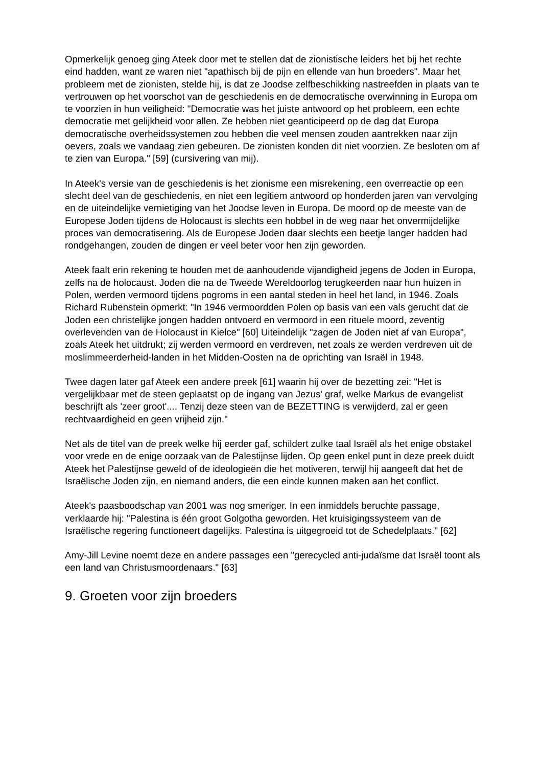Opmerkelijk genoeg ging Ateek door met te stellen dat de zionistische leiders het bij het rechte eind hadden, want ze waren niet "apathisch bij de pijn en ellende van hun broeders". Maar het probleem met de zionisten, stelde hij, is dat ze Joodse zelfbeschikking nastreefden in plaats van te vertrouwen op het voorschot van de geschiedenis en de democratische overwinning in Europa om te voorzien in hun veiligheid: "Democratie was het juiste antwoord op het probleem, een echte democratie met gelijkheid voor allen. Ze hebben niet geanticipeerd op de dag dat Europa democratische overheidssystemen zou hebben die veel mensen zouden aantrekken naar zijn oevers, zoals we vandaag zien gebeuren. De zionisten konden dit niet voorzien. Ze besloten om af te zien van Europa." [59] (cursivering van mij).
In Ateek's versie van de geschiedenis is het zionisme een misrekening, een overreactie op een slecht deel van de geschiedenis, en niet een legitiem antwoord op honderden jaren van vervolging en de uiteindelijke vernietiging van het Joodse leven in Europa. De moord op de meeste van de Europese Joden tijdens de Holocaust is slechts een hobbel in de weg naar het onvermijdelijke proces van democratisering. Als de Europese Joden daar slechts een beetje langer hadden had rondgehangen, zouden de dingen er veel beter voor hen zijn geworden.
Ateek faalt erin rekening te houden met de aanhoudende vijandigheid jegens de Joden in Europa, zelfs na de holocaust. Joden die na de Tweede Wereldoorlog terugkeerden naar hun huizen in Polen, werden vermoord tijdens pogroms in een aantal steden in heel het land, in 1946. Zoals Richard Rubenstein opmerkt: "In 1946 vermoordden Polen op basis van een vals gerucht dat de Joden een christelijke jongen hadden ontvoerd en vermoord in een rituele moord, zeventig overlevenden van de Holocaust in Kielce" [60] Uiteindelijk "zagen de Joden niet af van Europa", zoals Ateek het uitdrukt; zij werden vermoord en verdreven, net zoals ze werden verdreven uit de moslimmeerderheid-landen in het Midden-Oosten na de oprichting van Israël in 1948.
Twee dagen later gaf Ateek een andere preek [61] waarin hij over de bezetting zei: "Het is vergelijkbaar met de steen geplaatst op de ingang van Jezus' graf, welke Markus de evangelist beschrijft als 'zeer groot'.... Tenzij deze steen van de BEZETTING is verwijderd, zal er geen rechtvaardigheid en geen vrijheid zijn."
Net als de titel van de preek welke hij eerder gaf, schildert zulke taal Israël als het enige obstakel voor vrede en de enige oorzaak van de Palestijnse lijden. Op geen enkel punt in deze preek duidt Ateek het Palestijnse geweld of de ideologieën die het motiveren, terwijl hij aangeeft dat het de Israëlische Joden zijn, en niemand anders, die een einde kunnen maken aan het conflict.
Ateek's paasboodschap van 2001 was nog smeriger. In een inmiddels beruchte passage, verklaarde hij: "Palestina is één groot Golgotha geworden. Het kruisigingssysteem van de Israëlische regering functioneert dagelijks. Palestina is uitgegroeid tot de Schedelplaats." [62]
Amy-Jill Levine noemt deze en andere passages een "gerecycled anti-judaïsme dat Israël toont als een land van Christusmoordenaars." [63]
9. Groeten voor zijn broeders